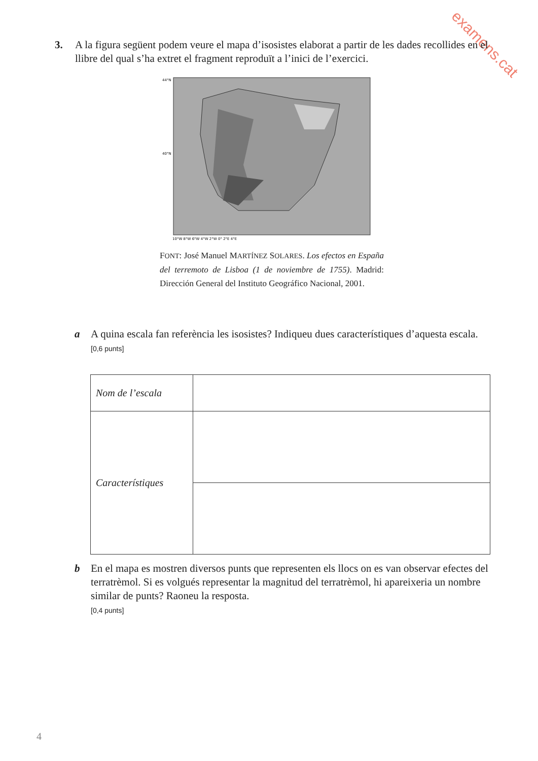examens.cat
3. A la figura següent podem veure el mapa d’isosistes elaborat a partir de les dades recollides en el llibre del qual s’ha extret el fragment reproduït a l’inici de l’exercici.
44°N
40°N
10°W 8°W 6°W 4°W 2°W 0° 2°E 4°E
FONT: José Manuel MARTÍNEZ SOLARES. Los efectos en España del terremoto de Lisboa (1 de noviembre de 1755). Madrid: Dirección General del Instituto Geográfico Nacional, 2001.
a A quina escala fan referència les isosistes? Indiqueu dues característiques d’aquesta escala.
[0,6 punts]
| Nom de l’escala | |
| Característiques | |
b En el mapa es mostren diversos punts que representen els llocs on es van observar efectes del terratrèmol. Si es volgués representar la magnitud del terratrèmol, hi apareixeria un nombre similar de punts? Raoneu la resposta.
[0,4 punts]
4